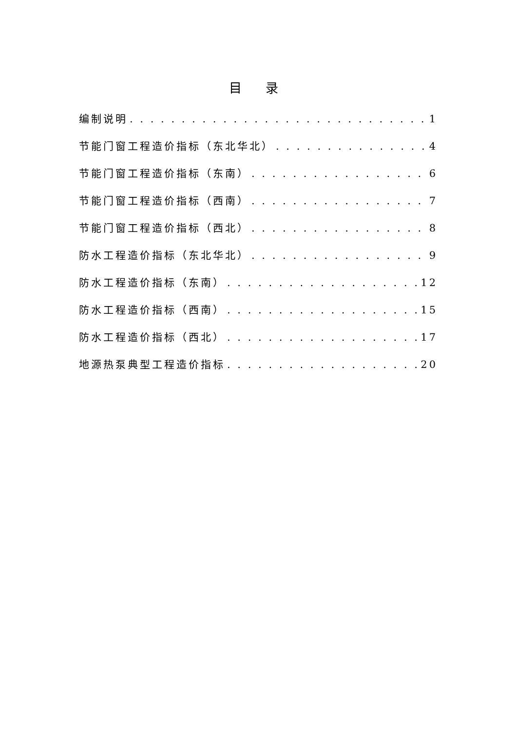目 录
编制说明 1
节能门窗工程造价指标（东北华北） 4
节能门窗工程造价指标（东南） 6
节能门窗工程造价指标（西南） 7
节能门窗工程造价指标（西北） 8
防水工程造价指标（东北华北） 9
防水工程造价指标（东南） 12
防水工程造价指标（西南） 15
防水工程造价指标（西北） 17
地源热泵典型工程造价指标 20